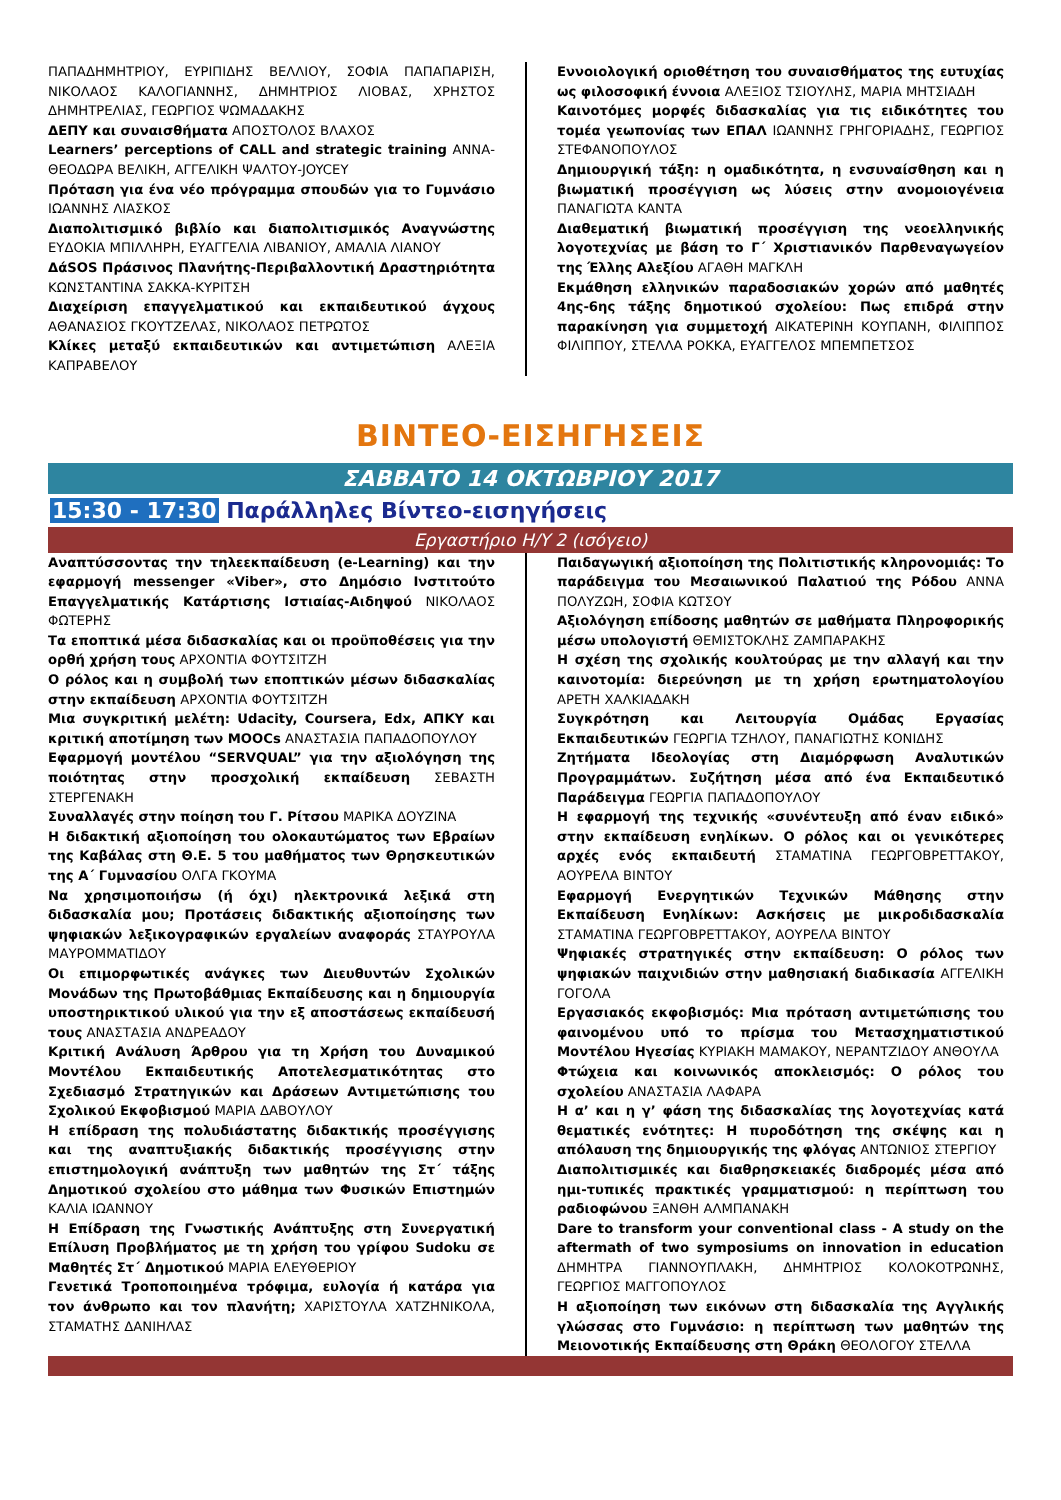ΠΑΠΑΔΗΜΗΤΡΙΟΥ, ΕΥΡΙΠΙΔΗΣ ΒΕΛΛΙΟΥ, ΣΟΦΙΑ ΠΑΠΑΠΑΡΙΣΗ, ΝΙΚΟΛΑΟΣ ΚΑΛΟΓΙΑΝΝΗΣ, ΔΗΜΗΤΡΙΟΣ ΛΙΟΒΑΣ, ΧΡΗΣΤΟΣ ΔΗΜΗΤΡΕΛΙΑΣ, ΓΕΩΡΓΙΟΣ ΨΩΜΑΔΑΚΗΣ
ΔΕΠΥ και συναισθήματα ΑΠΟΣΤΟΛΟΣ ΒΛΑΧΟΣ
Learners’ perceptions of CALL and strategic training ΑΝΝΑ-ΘΕΟΔΩΡΑ ΒΕΛΙΚΗ, ΑΓΓΕΛΙΚΗ ΨΑΛΤΟΥ-JOYCEY
Πρόταση για ένα νέο πρόγραμμα σπουδών για το Γυμνάσιο ΙΩΑΝΝΗΣ ΛΙΑΣΚΟΣ
Διαπολιτισμικό βιβλίο και διαπολιτισμικός Αναγνώστης ΕΥΔΟΚΙΑ ΜΠΙΛΛΗΡΗ, ΕΥΑΓΓΕΛΙΑ ΛΙΒΑΝΙΟΥ, ΑΜΑΛΙΑ ΛΙΑΝΟΥ
ΔάSOS Πράσινος Πλανήτης-Περιβαλλοντική Δραστηριότητα ΚΩΝΣΤΑΝΤΙΝΑ ΣΑΚΚΑ-ΚΥΡΙΤΣΗ
Διαχείριση επαγγελματικού και εκπαιδευτικού άγχους ΑΘΑΝΑΣΙΟΣ ΓΚΟΥΤΖΕΛΑΣ, ΝΙΚΟΛΑΟΣ ΠΕΤΡΩΤΟΣ
Κλίκες μεταξύ εκπαιδευτικών και αντιμετώπιση ΑΛΕΞΙΑ ΚΑΠΡΑΒΕΛΟΥ
Εννοιολογική οριοθέτηση του συναισθήματος της ευτυχίας ως φιλοσοφική έννοια ΑΛΕΞΙΟΣ ΤΣΙΟΥΛΗΣ, ΜΑΡΙΑ ΜΗΤΣΙΑΔΗ
Καινοτόμες μορφές διδασκαλίας για τις ειδικότητες του τομέα γεωπονίας των ΕΠΑΛ ΙΩΑΝΝΗΣ ΓΡΗΓΟΡΙΑΔΗΣ, ΓΕΩΡΓΙΟΣ ΣΤΕΦΑΝΟΠΟΥΛΟΣ
Δημιουργική τάξη: η ομαδικότητα, η ενσυναίσθηση και η βιωματική προσέγγιση ως λύσεις στην ανομοιογένεια ΠΑΝΑΓΙΩΤΑ ΚΑΝΤΑ
Διαθεματική βιωματική προσέγγιση της νεοελληνικής λογοτεχνίας με βάση το Γ΄ Χριστιανικόν Παρθεναγωγείον της Έλλης Αλεξίου ΑΓΑΘΗ ΜΑΓΚΛΗ
Εκμάθηση ελληνικών παραδοσιακών χορών από μαθητές 4ης-6ης τάξης δημοτικού σχολείου: Πως επιδρά στην παρακίνηση για συμμετοχή ΑΙΚΑΤΕΡΙΝΗ ΚΟΥΠΑΝΗ, ΦΙΛΙΠΠΟΣ ΦΙΛΙΠΠΟΥ, ΣΤΕΛΛΑ ΡΟΚΚΑ, ΕΥΑΓΓΕΛΟΣ ΜΠΕΜΠΕΤΣΟΣ
ΒΙΝΤΕΟ-ΕΙΣΗΓΗΣΕΙΣ
ΣΑΒΒΑΤΟ 14 ΟΚΤΩΒΡΙΟΥ 2017
15:30 - 17:30 Παράλληλες Βίντεο-εισηγήσεις
Εργαστήριο Η/Υ 2 (ισόγειο)
Αναπτύσσοντας την τηλεεκπαίδευση (e-Learning) και την εφαρμογή messenger «Viber», στο Δημόσιο Ινστιτούτο Επαγγελματικής Κατάρτισης Ιστιαίας-Αιδηψού ΝΙΚΟΛΑΟΣ ΦΩΤΕΡΗΣ
Τα εποπτικά μέσα διδασκαλίας και οι προϋποθέσεις για την ορθή χρήση τους ΑΡΧΟΝΤΙΑ ΦΟΥΤΣΙΤΖΗ
Ο ρόλος και η συμβολή των εποπτικών μέσων διδασκαλίας στην εκπαίδευση ΑΡΧΟΝΤΙΑ ΦΟΥΤΣΙΤΖΗ
Μια συγκριτική μελέτη: Udacity, Coursera, Edx, ΑΠΚΥ και κριτική αποτίμηση των MOOCs ΑΝΑΣΤΑΣΙΑ ΠΑΠΑΔΟΠΟΥΛΟΥ
Εφαρμογή μοντέλου “SERVQUAL” για την αξιολόγηση της ποιότητας στην προσχολική εκπαίδευση ΣΕΒΑΣΤΗ ΣΤΕΡΓΕΝΑΚΗ
Συναλλαγές στην ποίηση του Γ. Ρίτσου ΜΑΡΙΚΑ ΔΟΥΖΙΝΑ
Η διδακτική αξιοποίηση του ολοκαυτώματος των Εβραίων της Καβάλας στη Θ.Ε. 5 του μαθήματος των Θρησκευτικών της Α΄ Γυμνασίου ΟΛΓΑ ΓΚΟΥΜΑ
Να χρησιμοποιήσω (ή όχι) ηλεκτρονικά λεξικά στη διδασκαλία μου; Προτάσεις διδακτικής αξιοποίησης των ψηφιακών λεξικογραφικών εργαλείων αναφοράς ΣΤΑΥΡΟΥΛΑ ΜΑΥΡΟΜΜΑΤΙΔΟΥ
Οι επιμορφωτικές ανάγκες των Διευθυντών Σχολικών Μονάδων της Πρωτοβάθμιας Εκπαίδευσης και η δημιουργία υποστηρικτικού υλικού για την εξ αποστάσεως εκπαίδευσή τους ΑΝΑΣΤΑΣΙΑ ΑΝΔΡΕΑΔΟΥ
Κριτική Ανάλυση Άρθρου για τη Χρήση του Δυναμικού Μοντέλου Εκπαιδευτικής Αποτελεσματικότητας στο Σχεδιασμό Στρατηγικών και Δράσεων Αντιμετώπισης του Σχολικού Εκφοβισμού ΜΑΡΙΑ ΔΑΒΟΥΛΟΥ
Η επίδραση της πολυδιάστατης διδακτικής προσέγγισης και της αναπτυξιακής διδακτικής προσέγγισης στην επιστημολογική ανάπτυξη των μαθητών της Στ΄ τάξης Δημοτικού σχολείου στο μάθημα των Φυσικών Επιστημών ΚΑΛΙΑ ΙΩΑΝΝΟΥ
Η Επίδραση της Γνωστικής Ανάπτυξης στη Συνεργατική Επίλυση Προβλήματος με τη χρήση του γρίφου Sudoku σε Μαθητές Στ΄ Δημοτικού ΜΑΡΙΑ ΕΛΕΥΘΕΡΙΟΥ
Γενετικά Τροποποιημένα τρόφιμα, ευλογία ή κατάρα για τον άνθρωπο και τον πλανήτη; ΧΑΡΙΣΤΟΥΛΑ ΧΑΤΖΗΝΙΚΟΛΑ, ΣΤΑΜΑΤΗΣ ΔΑΝΙΗΛΑΣ
Παιδαγωγική αξιοποίηση της Πολιτιστικής κληρονομιάς: Το παράδειγμα του Μεσαιωνικού Παλατιού της Ρόδου ΑΝΝΑ ΠΟΛΥΖΩΗ, ΣΟΦΙΑ ΚΩΤΣΟΥ
Αξιολόγηση επίδοσης μαθητών σε μαθήματα Πληροφορικής μέσω υπολογιστή ΘΕΜΙΣΤΟΚΛΗΣ ΖΑΜΠΑΡΑΚΗΣ
Η σχέση της σχολικής κουλτούρας με την αλλαγή και την καινοτομία: διερεύνηση με τη χρήση ερωτηματολογίου ΑΡΕΤΗ ΧΑΛΚΙΑΔΑΚΗ
Συγκρότηση και Λειτουργία Ομάδας Εργασίας Εκπαιδευτικών ΓΕΩΡΓΙΑ ΤΖΗΛΟΥ, ΠΑΝΑΓΙΩΤΗΣ ΚΟΝΙΔΗΣ
Ζητήματα Ιδεολογίας στη Διαμόρφωση Αναλυτικών Προγραμμάτων. Συζήτηση μέσα από ένα Εκπαιδευτικό Παράδειγμα ΓΕΩΡΓΙΑ ΠΑΠΑΔΟΠΟΥΛΟΥ
Η εφαρμογή της τεχνικής «συνέντευξη από έναν ειδικό» στην εκπαίδευση ενηλίκων. Ο ρόλος και οι γενικότερες αρχές ενός εκπαιδευτή ΣΤΑΜΑΤΙΝΑ ΓΕΩΡΓΟΒΡΕΤΤΑΚΟΥ, ΑΟΥΡΕΛΑ ΒΙΝΤΟΥ
Εφαρμογή Ενεργητικών Τεχνικών Μάθησης στην Εκπαίδευση Ενηλίκων: Ασκήσεις με μικροδιδασκαλία ΣΤΑΜΑΤΙΝΑ ΓΕΩΡΓΟΒΡΕΤΤΑΚΟΥ, ΑΟΥΡΕΛΑ ΒΙΝΤΟΥ
Ψηφιακές στρατηγικές στην εκπαίδευση: Ο ρόλος των ψηφιακών παιχνιδιών στην μαθησιακή διαδικασία ΑΓΓΕΛΙΚΗ ΓΟΓΟΛΑ
Εργασιακός εκφοβισμός: Μια πρόταση αντιμετώπισης του φαινομένου υπό το πρίσμα του Μετασχηματιστικού Μοντέλου Ηγεσίας ΚΥΡΙΑΚΗ ΜΑΜΑΚΟΥ, ΝΕΡΑΝΤΖΙΔΟΥ ΑΝΘΟΥΛΑ
Φτώχεια και κοινωνικός αποκλεισμός: Ο ρόλος του σχολείου ΑΝΑΣΤΑΣΙΑ ΛΑΦΑΡΑ
Η α’ και η γ’ φάση της διδασκαλίας της λογοτεχνίας κατά θεματικές ενότητες: Η πυροδότηση της σκέψης και η απόλαυση της δημιουργικής της φλόγας ΑΝΤΩΝΙΟΣ ΣΤΕΡΓΙΟΥ
Διαπολιτισμικές και διαθρησκειακές διαδρομές μέσα από ημι-τυπικές πρακτικές γραμματισμού: η περίπτωση του ραδιοφώνου ΞΑΝΘΗ ΑΛΜΠΑΝΑΚΗ
Dare to transform your conventional class - A study on the aftermath of two symposiums on innovation in education ΔΗΜΗΤΡΑ ΓΙΑΝΝΟΥΠΛΑΚΗ, ΔΗΜΗΤΡΙΟΣ ΚΟΛΟΚΟΤΡΩΝΗΣ, ΓΕΩΡΓΙΟΣ ΜΑΓΓΟΠΟΥΛΟΣ
Η αξιοποίηση των εικόνων στη διδασκαλία της Αγγλικής γλώσσας στο Γυμνάσιο: η περίπτωση των μαθητών της Μειονοτικής Εκπαίδευσης στη Θράκη ΘΕΟΛΟΓΟΥ ΣΤΕΛΛΑ